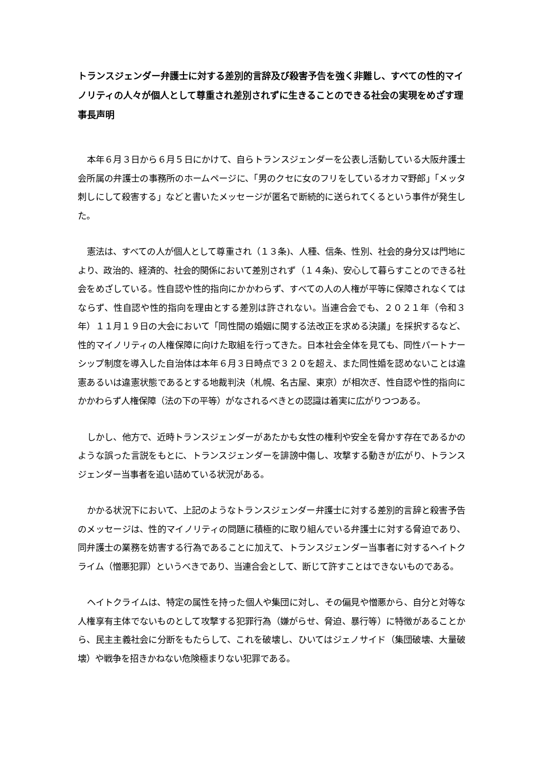トランスジェンダー弁護士に対する差別的言辞及び殺害予告を強く非難し、すべての性的マイノリティの人々が個人として尊重され差別されずに生きることのできる社会の実現をめざす理事長声明
本年６月３日から６月５日にかけて、自らトランスジェンダーを公表し活動している大阪弁護士会所属の弁護士の事務所のホームページに、「男のクセに女のフリをしているオカマ野郎」「メッタ刺しにして殺害する」などと書いたメッセージが匿名で断続的に送られてくるという事件が発生した。
憲法は、すべての人が個人として尊重され（１３条)、人種、信条、性別、社会的身分又は門地により、政治的、経済的、社会的関係において差別されず（１４条)、安心して暮らすことのできる社会をめざしている。性自認や性的指向にかかわらず、すべての人の人権が平等に保障されなくてはならず、性自認や性的指向を理由とする差別は許されない。当連合会でも、２０２１年（令和３年）１１月１９日の大会において「同性間の婚姻に関する法改正を求める決議」を採択するなど、性的マイノリティの人権保障に向けた取組を行ってきた。日本社会全体を見ても、同性パートナーシップ制度を導入した自治体は本年６月３日時点で３２０を超え、また同性婚を認めないことは違憲あるいは違憲状態であるとする地裁判決（札幌、名古屋、東京）が相次ぎ、性自認や性的指向にかかわらず人権保障（法の下の平等）がなされるべきとの認識は着実に広がりつつある。
しかし、他方で、近時トランスジェンダーがあたかも女性の権利や安全を脅かす存在であるかのような誤った言説をもとに、トランスジェンダーを誹謗中傷し、攻撃する動きが広がり、トランスジェンダー当事者を追い詰めている状況がある。
かかる状況下において、上記のようなトランスジェンダー弁護士に対する差別的言辞と殺害予告のメッセージは、性的マイノリティの問題に積極的に取り組んでいる弁護士に対する脅迫であり、同弁護士の業務を妨害する行為であることに加えて、トランスジェンダー当事者に対するヘイトクライム（憎悪犯罪）というべきであり、当連合会として、断じて許すことはできないものである。
ヘイトクライムは、特定の属性を持った個人や集団に対し、その偏見や憎悪から、自分と対等な人権享有主体でないものとして攻撃する犯罪行為（嫌がらせ、脅迫、暴行等）に特徴があることから、民主主義社会に分断をもたらして、これを破壊し、ひいてはジェノサイド（集団破壊、大量破壊）や戦争を招きかねない危険極まりない犯罪である。